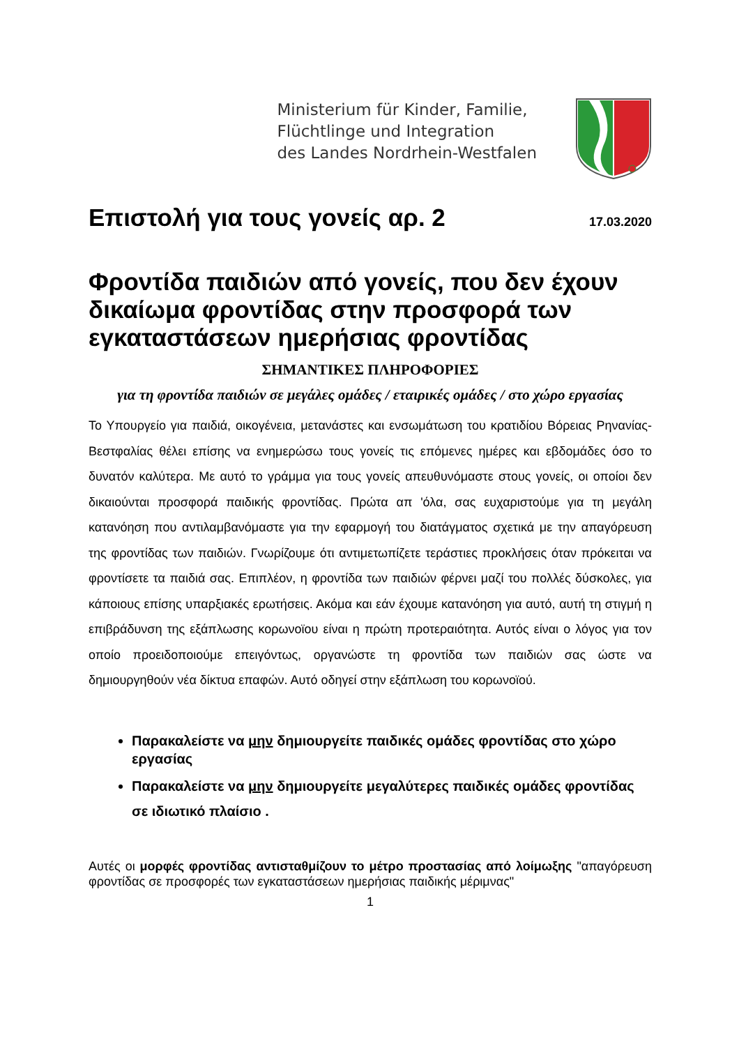Ministerium für Kinder, Familie,
Flüchtlinge und Integration
des Landes Nordrhein-Westfalen
Επιστολή για τους γονείς αρ. 2
17.03.2020
Φροντίδα παιδιών από γονείς, που δεν έχουν δικαίωμα φροντίδας στην προσφορά των εγκαταστάσεων ημερήσιας φροντίδας
ΣΗΜΑΝΤΙΚΕΣ ΠΛΗΡΟΦΟΡΙΕΣ
για τη φροντίδα παιδιών σε μεγάλες ομάδες / εταιρικές ομάδες / στο χώρο εργασίας
Το Υπουργείο για παιδιά, οικογένεια, μετανάστες και ενσωμάτωση του κρατιδίου Βόρειας Ρηνανίας-Βεστφαλίας θέλει επίσης να ενημερώσω τους γονείς τις επόμενες ημέρες και εβδομάδες όσο το δυνατόν καλύτερα. Με αυτό το γράμμα για τους γονείς απευθυνόμαστε στους γονείς, οι οποίοι δεν δικαιούνται προσφορά παιδικής φροντίδας. Πρώτα απ 'όλα, σας ευχαριστούμε για τη μεγάλη κατανόηση που αντιλαμβανόμαστε για την εφαρμογή του διατάγματος σχετικά με την απαγόρευση της φροντίδας των παιδιών. Γνωρίζουμε ότι αντιμετωπίζετε τεράστιες προκλήσεις όταν πρόκειται να φροντίσετε τα παιδιά σας. Επιπλέον, η φροντίδα των παιδιών φέρνει μαζί του πολλές δύσκολες, για κάποιους επίσης υπαρξιακές ερωτήσεις. Ακόμα και εάν έχουμε κατανόηση για αυτό, αυτή τη στιγμή η επιβράδυνση της εξάπλωσης κορωνοϊου είναι η πρώτη προτεραιότητα. Αυτός είναι ο λόγος για τον οποίο προειδοποιούμε επειγόντως, οργανώστε τη φροντίδα των παιδιών σας ώστε να δημιουργηθούν νέα δίκτυα επαφών. Αυτό οδηγεί στην εξάπλωση του κορωνοϊού.
Παρακαλείστε να μην δημιουργείτε παιδικές ομάδες φροντίδας στο χώρο εργασίας
Παρακαλείστε να μην δημιουργείτε μεγαλύτερες παιδικές ομάδες φροντίδας σε ιδιωτικό πλαίσιο .
Αυτές οι μορφές φροντίδας αντισταθμίζουν το μέτρο προστασίας από λοίμωξης "απαγόρευση φροντίδας σε προσφορές των εγκαταστάσεων ημερήσιας παιδικής μέριμνας"
1